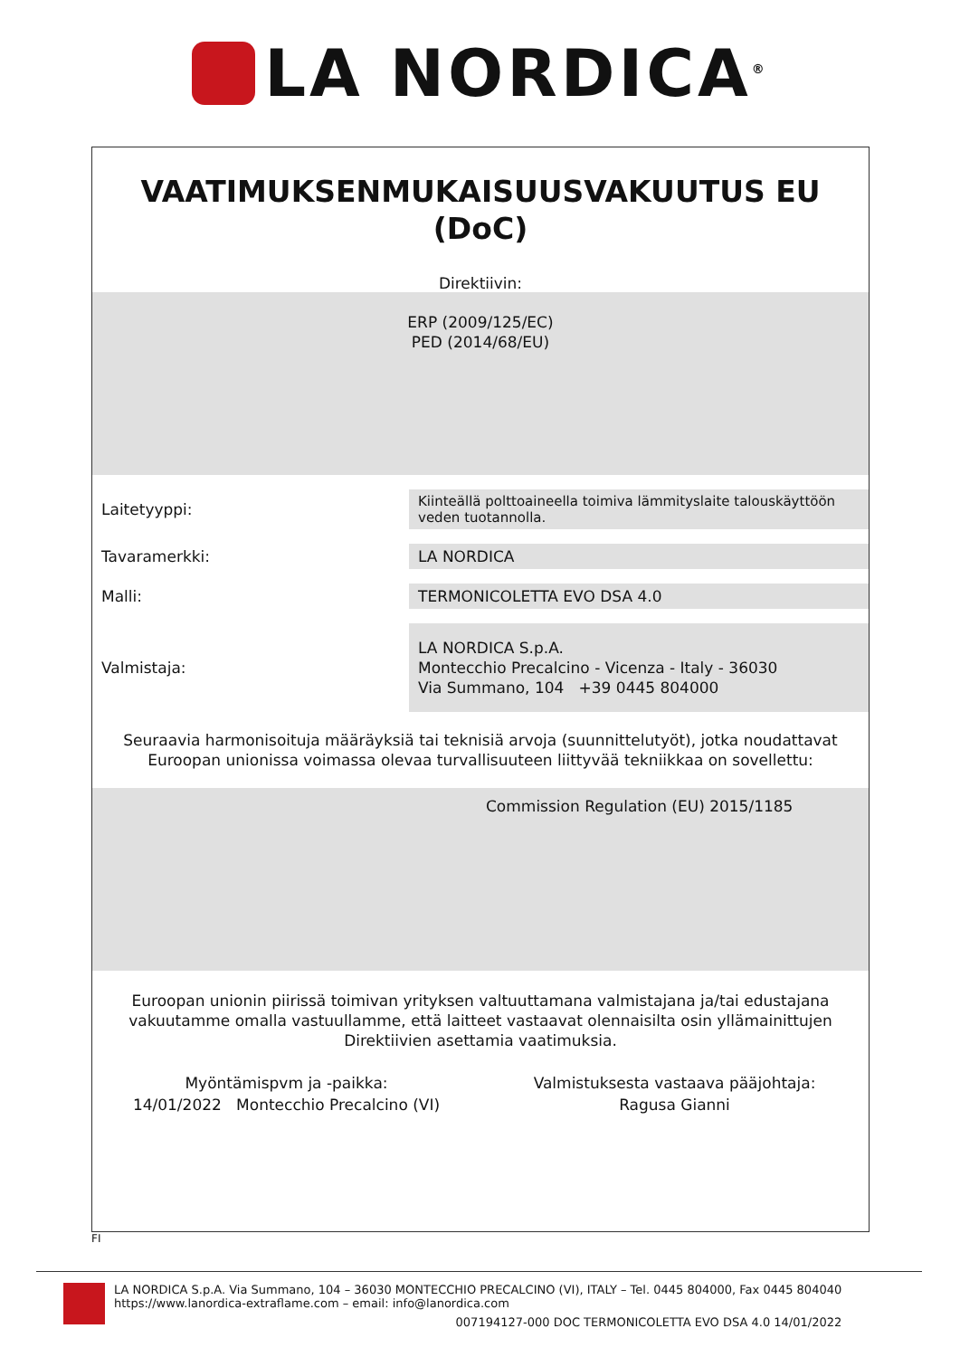LA NORDICA<sup>®</sup>
VAATIMUKSENMUKAISUUSVAKUUTUS EU
(DoC)
Direktiivin:
ERP (2009/125/EC)
PED (2014/68/EU)
| Laitetyyppi: | Kiinteällä polttoaineella toimiva lämmityslaite talouskäyttöön veden tuotannolla. |
| Tavaramerkki: | LA NORDICA |
| Malli: | TERMONICOLETTA EVO DSA 4.0 |
| Valmistaja: | LA NORDICA S.p.A. Montecchio Precalcino - Vicenza - Italy - 36030 Via Summano, 104 +39 0445 804000 |
Seuraavia harmonisoituja määräyksiä tai teknisiä arvoja (suunnittelutyöt), jotka noudattavat Euroopan unionissa voimassa olevaa turvallisuuteen liittyvää tekniikkaa on sovellettu:
Commission Regulation (EU) 2015/1185
Euroopan unionin piirissä toimivan yrityksen valtuuttamana valmistajana ja/tai edustajana vakuutamme omalla vastuullamme, että laitteet vastaavat olennaisilta osin yllämainittujen Direktiivien asettamia vaatimuksia.
Myöntämispvm ja -paikka:
14/01/2022 Montecchio Precalcino (VI)
Valmistuksesta vastaava pääjohtaja:
Ragusa Gianni
FI
LA NORDICA S.p.A. Via Summano, 104 – 36030 MONTECCHIO PRECALCINO (VI), ITALY – Tel. 0445 804000, Fax 0445 804040
https://www.lanordica-extraflame.com – email: info@lanordica.com
007194127-000 DOC TERMONICOLETTA EVO DSA 4.0 14/01/2022